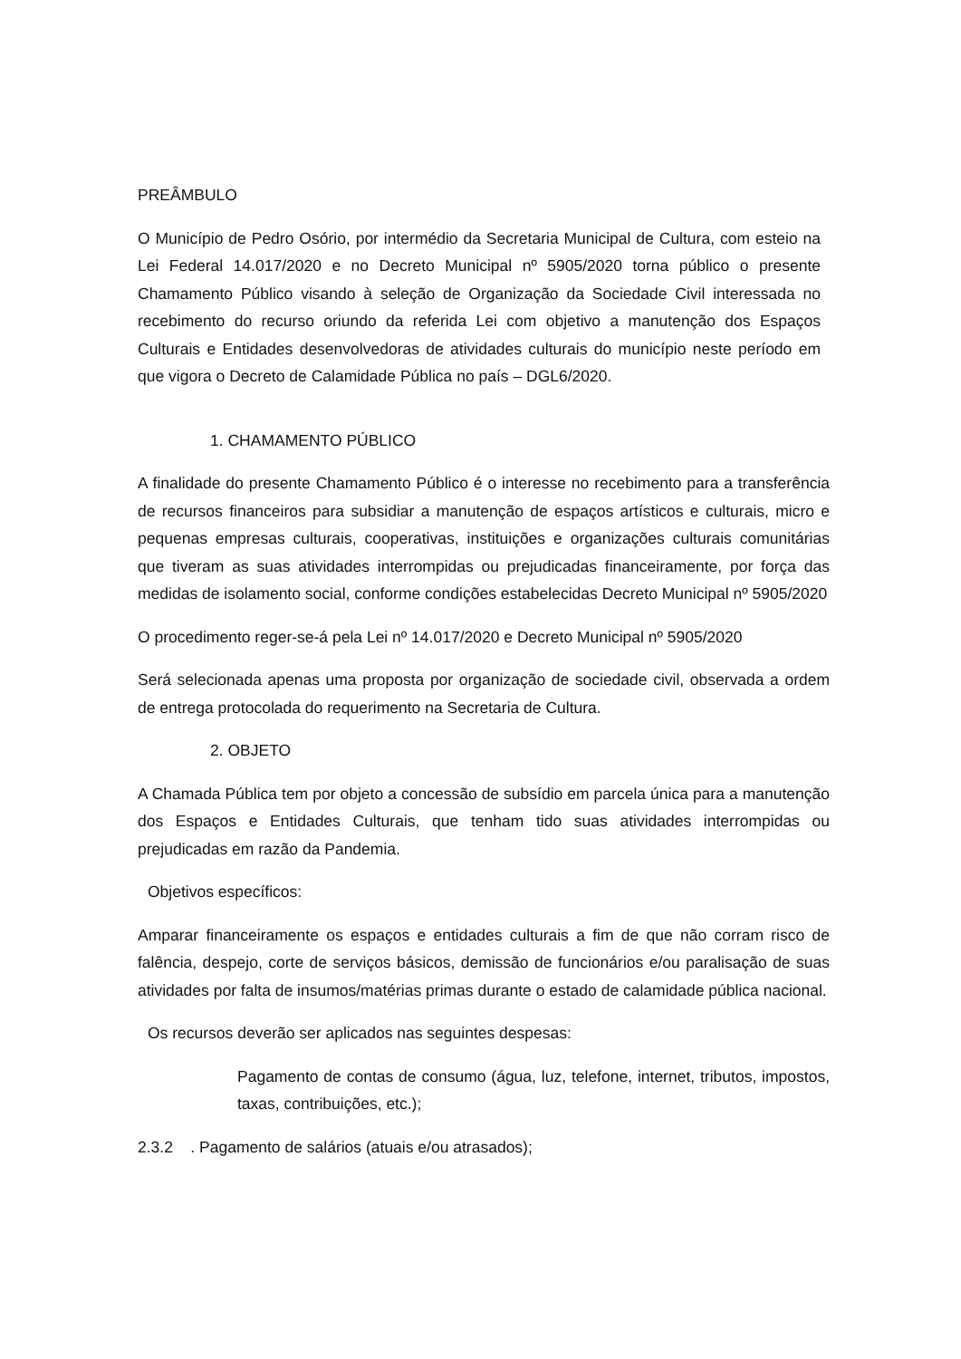PREÂMBULO
O Município de Pedro Osório, por intermédio da Secretaria Municipal de Cultura, com esteio na Lei Federal 14.017/2020 e no Decreto Municipal nº 5905/2020 torna público o presente Chamamento Público visando à seleção de Organização da Sociedade Civil interessada no recebimento do recurso oriundo da referida Lei com objetivo a manutenção dos Espaços Culturais e Entidades desenvolvedoras de atividades culturais do município neste período em que vigora o Decreto de Calamidade Pública no país – DGL6/2020.
1. CHAMAMENTO PÚBLICO
A finalidade do presente Chamamento Público é o interesse no recebimento para a transferência de recursos financeiros para subsidiar a manutenção de espaços artísticos e culturais, micro e pequenas empresas culturais, cooperativas, instituições e organizações culturais comunitárias que tiveram as suas atividades interrompidas ou prejudicadas financeiramente, por força das medidas de isolamento social, conforme condições estabelecidas Decreto Municipal nº 5905/2020
O procedimento reger-se-á pela Lei nº 14.017/2020 e Decreto Municipal nº 5905/2020
Será selecionada apenas uma proposta por organização de sociedade civil, observada a ordem de entrega protocolada do requerimento na Secretaria de Cultura.
2. OBJETO
A Chamada Pública tem por objeto a concessão de subsídio em parcela única para a manutenção dos Espaços e Entidades Culturais, que tenham tido suas atividades interrompidas ou prejudicadas em razão da Pandemia.
Objetivos específicos:
Amparar financeiramente os espaços e entidades culturais a fim de que não corram risco de falência, despejo, corte de serviços básicos, demissão de funcionários e/ou paralisação de suas atividades por falta de insumos/matérias primas durante o estado de calamidade pública nacional.
Os recursos deverão ser aplicados nas seguintes despesas:
Pagamento de contas de consumo (água, luz, telefone, internet, tributos, impostos, taxas, contribuições, etc.);
2.3.2 . Pagamento de salários (atuais e/ou atrasados);